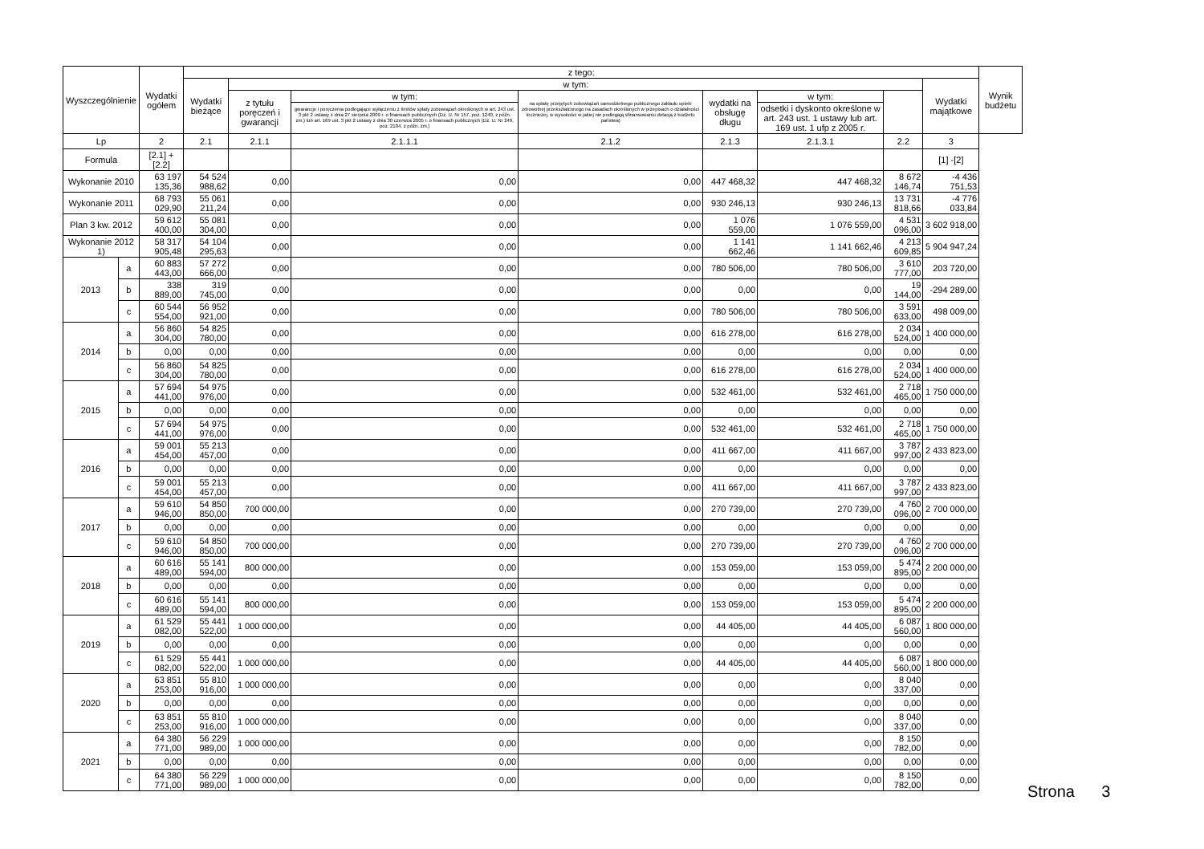| Wyszczególnienie | | Wydatki ogółem | z tego: | | | | | | | | Wynik budżetu |
| --- | --- | --- | --- | --- | --- | --- | --- | --- | --- | --- | --- |
| | | | Wydatki bieżące | w tym: | | | | | | Wydatki majątkowe | |
| | | | | z tytułu poręczeń i gwarancji | w tym: | na spłatę przejętych zobowiązań samodzielnego publicznego zakładu opieki zdrowotnej przekształconego na zasadach określonych w przepisach o działalności leczniczej, w wysokości w jakiej nie podlegają sfinansowaniu dotacją z budżetu państwa) | wydatki na obsługę długu | w tym: | | | |
| | | | | | gwarancje i poręczenia podlegające wyłączeniu z limitów spłaty zobowiązań określonych w art. 243 ust. 3 pkt 2 ustawy z dnia 27 sierpnia 2009 r. o finansach publicznych (Dz. U. Nr 157, poz. 1240, z późn. zm.) lub art. 169 ust. 3 pkt 2 ustawy z dnia 30 czerwca 2005 r. o finansach publicznych (Dz. U. Nr 249, poz. 2104, z późn. zm.) | | | odsetki i dyskonto określone w art. 243 ust. 1 ustawy lub art. 169 ust. 1 ufp z 2005 r. | | | |
| Lp | | 2 | 2.1 | 2.1.1 | 2.1.1.1 | 2.1.2 | 2.1.3 | 2.1.3.1 | 2.2 | 3 | |
| Formula | | [2.1] + [2.2] | | | | | | | | [1] -[2] | |
| Wykonanie 2010 | | 63 197 135,36 | 54 524 988,62 | 0,00 | 0,00 | 0,00 | 447 468,32 | 447 468,32 | 8 672 146,74 | -4 436 751,53 | |
| Wykonanie 2011 | | 68 793 029,90 | 55 061 211,24 | 0,00 | 0,00 | 0,00 | 930 246,13 | 930 246,13 | 13 731 818,66 | -4 776 033,84 | |
| Plan 3 kw. 2012 | | 59 612 400,00 | 55 081 304,00 | 0,00 | 0,00 | 0,00 | 1 076 559,00 | 1 076 559,00 | 4 531 096,00 | 3 602 918,00 | |
| Wykonanie 2012 1) | | 58 317 905,48 | 54 104 295,63 | 0,00 | 0,00 | 0,00 | 1 141 662,46 | 1 141 662,46 | 4 213 609,85 | 5 904 947,24 | |
| 2013 | a | 60 883 443,00 | 57 272 666,00 | 0,00 | 0,00 | 0,00 | 780 506,00 | 780 506,00 | 3 610 777,00 | 203 720,00 | |
| | b | 338 889,00 | 319 745,00 | 0,00 | 0,00 | 0,00 | 0,00 | 0,00 | 19 144,00 | -294 289,00 | |
| | c | 60 544 554,00 | 56 952 921,00 | 0,00 | 0,00 | 0,00 | 780 506,00 | 780 506,00 | 3 591 633,00 | 498 009,00 | |
| 2014 | a | 56 860 304,00 | 54 825 780,00 | 0,00 | 0,00 | 0,00 | 616 278,00 | 616 278,00 | 2 034 524,00 | 1 400 000,00 | |
| | b | 0,00 | 0,00 | 0,00 | 0,00 | 0,00 | 0,00 | 0,00 | 0,00 | 0,00 | |
| | c | 56 860 304,00 | 54 825 780,00 | 0,00 | 0,00 | 0,00 | 616 278,00 | 616 278,00 | 2 034 524,00 | 1 400 000,00 | |
| 2015 | a | 57 694 441,00 | 54 975 976,00 | 0,00 | 0,00 | 0,00 | 532 461,00 | 532 461,00 | 2 718 465,00 | 1 750 000,00 | |
| | b | 0,00 | 0,00 | 0,00 | 0,00 | 0,00 | 0,00 | 0,00 | 0,00 | 0,00 | |
| | c | 57 694 441,00 | 54 975 976,00 | 0,00 | 0,00 | 0,00 | 532 461,00 | 532 461,00 | 2 718 465,00 | 1 750 000,00 | |
| 2016 | a | 59 001 454,00 | 55 213 457,00 | 0,00 | 0,00 | 0,00 | 411 667,00 | 411 667,00 | 3 787 997,00 | 2 433 823,00 | |
| | b | 0,00 | 0,00 | 0,00 | 0,00 | 0,00 | 0,00 | 0,00 | 0,00 | 0,00 | |
| | c | 59 001 454,00 | 55 213 457,00 | 0,00 | 0,00 | 0,00 | 411 667,00 | 411 667,00 | 3 787 997,00 | 2 433 823,00 | |
| 2017 | a | 59 610 946,00 | 54 850 850,00 | 700 000,00 | 0,00 | 0,00 | 270 739,00 | 270 739,00 | 4 760 096,00 | 2 700 000,00 | |
| | b | 0,00 | 0,00 | 0,00 | 0,00 | 0,00 | 0,00 | 0,00 | 0,00 | 0,00 | |
| | c | 59 610 946,00 | 54 850 850,00 | 700 000,00 | 0,00 | 0,00 | 270 739,00 | 270 739,00 | 4 760 096,00 | 2 700 000,00 | |
| 2018 | a | 60 616 489,00 | 55 141 594,00 | 800 000,00 | 0,00 | 0,00 | 153 059,00 | 153 059,00 | 5 474 895,00 | 2 200 000,00 | |
| | b | 0,00 | 0,00 | 0,00 | 0,00 | 0,00 | 0,00 | 0,00 | 0,00 | 0,00 | |
| | c | 60 616 489,00 | 55 141 594,00 | 800 000,00 | 0,00 | 0,00 | 153 059,00 | 153 059,00 | 5 474 895,00 | 2 200 000,00 | |
| 2019 | a | 61 529 082,00 | 55 441 522,00 | 1 000 000,00 | 0,00 | 0,00 | 44 405,00 | 44 405,00 | 6 087 560,00 | 1 800 000,00 | |
| | b | 0,00 | 0,00 | 0,00 | 0,00 | 0,00 | 0,00 | 0,00 | 0,00 | 0,00 | |
| | c | 61 529 082,00 | 55 441 522,00 | 1 000 000,00 | 0,00 | 0,00 | 44 405,00 | 44 405,00 | 6 087 560,00 | 1 800 000,00 | |
| 2020 | a | 63 851 253,00 | 55 810 916,00 | 1 000 000,00 | 0,00 | 0,00 | 0,00 | 0,00 | 8 040 337,00 | 0,00 | |
| | b | 0,00 | 0,00 | 0,00 | 0,00 | 0,00 | 0,00 | 0,00 | 0,00 | 0,00 | |
| | c | 63 851 253,00 | 55 810 916,00 | 1 000 000,00 | 0,00 | 0,00 | 0,00 | 0,00 | 8 040 337,00 | 0,00 | |
| 2021 | a | 64 380 771,00 | 56 229 989,00 | 1 000 000,00 | 0,00 | 0,00 | 0,00 | 0,00 | 8 150 782,00 | 0,00 | |
| | b | 0,00 | 0,00 | 0,00 | 0,00 | 0,00 | 0,00 | 0,00 | 0,00 | 0,00 | |
| | c | 64 380 771,00 | 56 229 989,00 | 1 000 000,00 | 0,00 | 0,00 | 0,00 | 0,00 | 8 150 782,00 | 0,00 | |
Strona 3